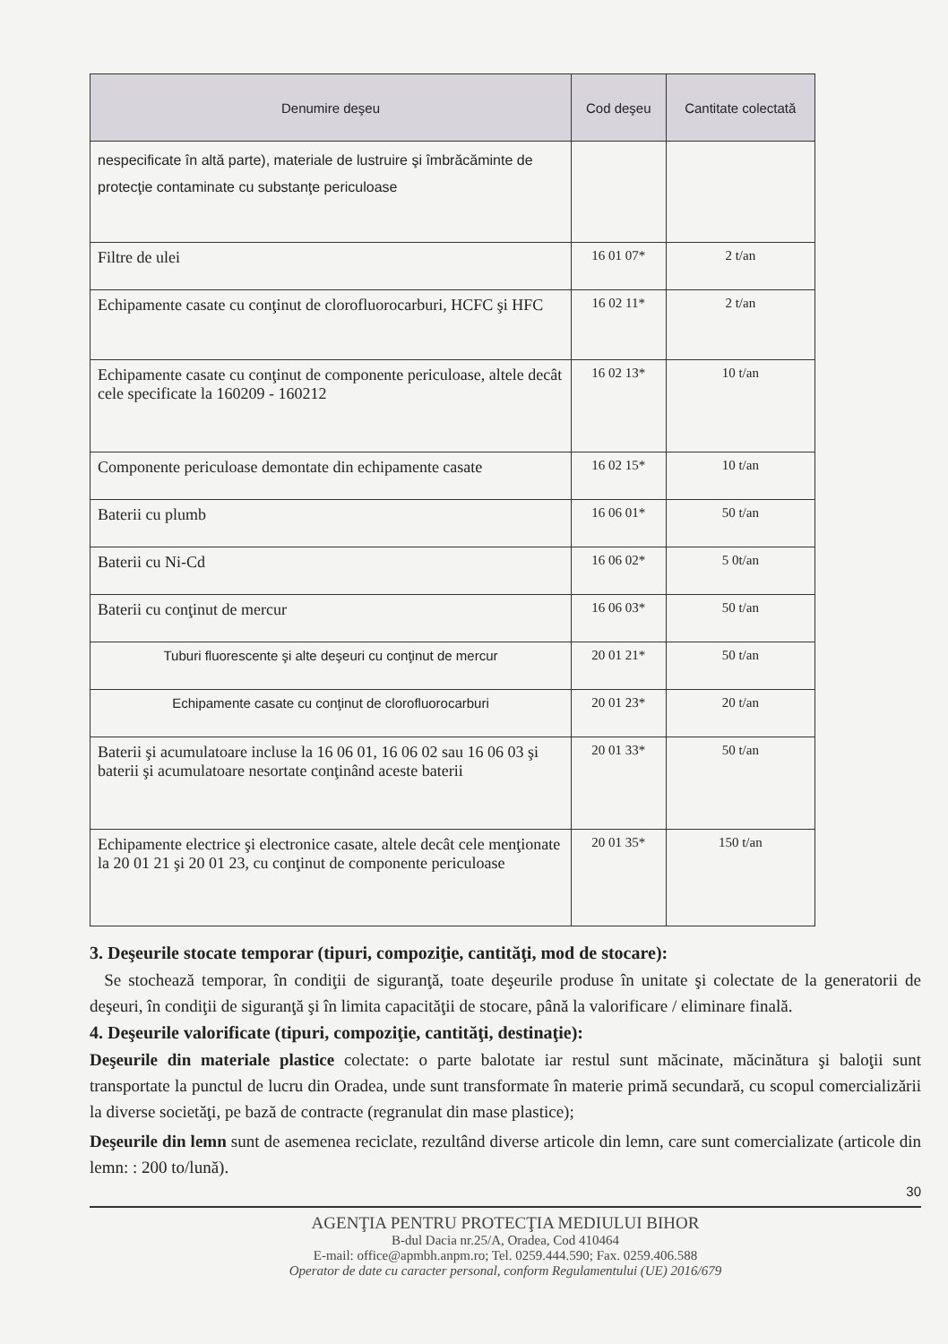| Denumire deşeu | Cod deşeu | Cantitate colectată |
| --- | --- | --- |
| nespecificate în altă parte), materiale de lustruire şi îmbrăcăminte de protecţie contaminate cu substanţe periculoase | | |
| Filtre de ulei | 16 01 07* | 2 t/an |
| Echipamente casate cu conţinut de clorofluorocarburi, HCFC şi HFC | 16 02 11* | 2 t/an |
| Echipamente casate cu conţinut de componente periculoase, altele decât cele specificate la 160209 - 160212 | 16 02 13* | 10 t/an |
| Componente periculoase demontate din echipamente casate | 16 02 15* | 10 t/an |
| Baterii cu plumb | 16 06 01* | 50 t/an |
| Baterii cu Ni-Cd | 16 06 02* | 5 0t/an |
| Baterii cu conţinut de mercur | 16 06 03* | 50 t/an |
| Tuburi fluorescente şi alte deşeuri cu conţinut de mercur | 20 01 21* | 50 t/an |
| Echipamente casate cu conţinut de clorofluorocarburi | 20 01 23* | 20 t/an |
| Baterii şi acumulatoare incluse la 16 06 01, 16 06 02 sau 16 06 03 şi baterii şi acumulatoare nesortate conţinând aceste baterii | 20 01 33* | 50 t/an |
| Echipamente electrice şi electronice casate, altele decât cele menţionate la 20 01 21 şi 20 01 23, cu conţinut de componente periculoase | 20 01 35* | 150 t/an |
3. Deşeurile stocate temporar (tipuri, compoziţie, cantităţi, mod de stocare):
Se stochează temporar, în condiţii de siguranţă, toate deşeurile produse în unitate şi colectate de la generatorii de deşeuri, în condiţii de siguranţă şi în limita capacităţii de stocare, până la valorificare / eliminare finală.
4. Deşeurile valorificate (tipuri, compoziţie, cantităţi, destinaţie):
Deşeurile din materiale plastice colectate: o parte balotate iar restul sunt măcinate, măcinătura şi baloţii sunt transportate la punctul de lucru din Oradea, unde sunt transformate în materie primă secundară, cu scopul comercializării la diverse societăţi, pe bază de contracte (regranulat din mase plastice);
Deşeurile din lemn sunt de asemenea reciclate, rezultând diverse articole din lemn, care sunt comercializate (articole din lemn: : 200 to/lună).
30
AGENŢIA PENTRU PROTECŢIA MEDIULUI BIHOR
B-dul Dacia nr.25/A, Oradea, Cod 410464
E-mail: office@apmbh.anpm.ro; Tel. 0259.444.590; Fax. 0259.406.588
Operator de date cu caracter personal, conform Regulamentului (UE) 2016/679